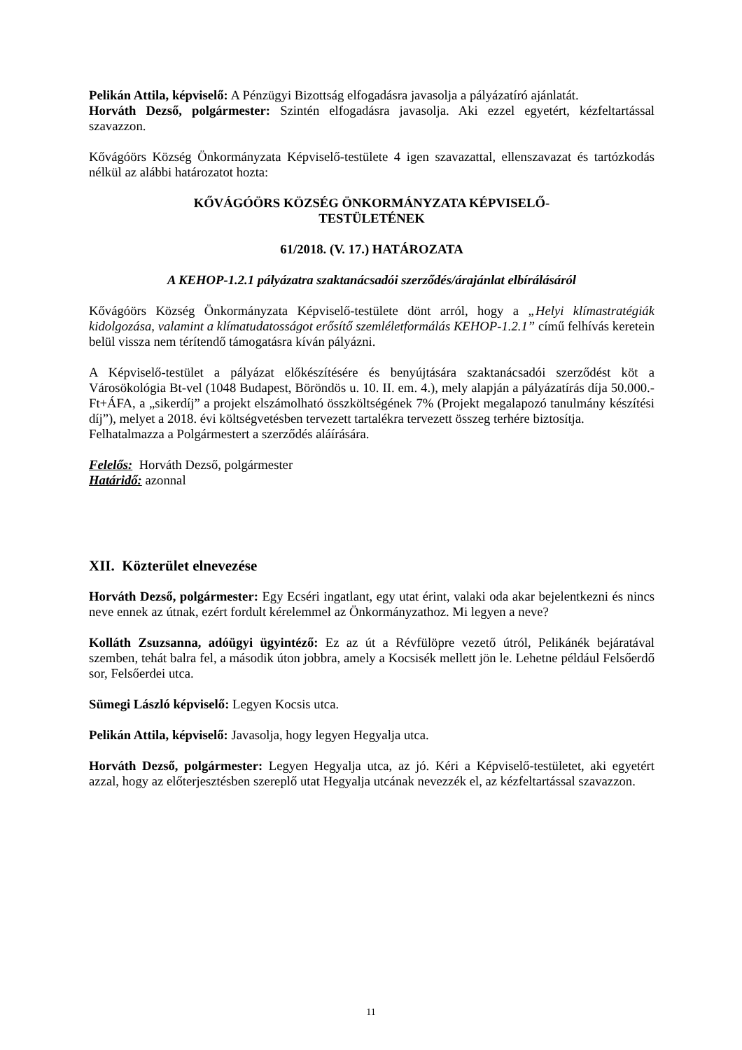Pelikán Attila, képviselő: A Pénzügyi Bizottság elfogadásra javasolja a pályázatíró ajánlatát.
Horváth Dezső, polgármester: Szintén elfogadásra javasolja. Aki ezzel egyetért, kézfeltartással szavazzon.
Kővágóörs Község Önkormányzata Képviselő-testülete 4 igen szavazattal, ellenszavazat és tartózkodás nélkül az alábbi határozatot hozta:
KŐVÁGÓÖRS KÖZSÉG ÖNKORMÁNYZATA KÉPVISELŐ-
TESTÜLETÉNEK
61/2018. (V. 17.) HATÁROZATA
A KEHOP-1.2.1 pályázatra szaktanácsadói szerződés/árajánlat elbírálásáról
Kővágóörs Község Önkormányzata Képviselő-testülete dönt arról, hogy a „Helyi klímastratégiák kidolgozása, valamint a klímatudatosságot erősítő szemléletformálás KEHOP-1.2.1” című felhívás keretein belül vissza nem térítendő támogatásra kíván pályázni.
A Képviselő-testület a pályázat előkészítésére és benyújtására szaktanácsadói szerződést köt a Városökológia Bt-vel (1048 Budapest, Böröndös u. 10. II. em. 4.), mely alapján a pályázatírás díja 50.000.- Ft+ÁFA, a „sikerdíj” a projekt elszámolható összköltségének 7% (Projekt megalapozó tanulmány készítési díj”), melyet a 2018. évi költségvetésben tervezett tartalékra tervezett összeg terhére biztosítja.
Felhatalmazza a Polgármestert a szerződés aláírására.
Felelős: Horváth Dezső, polgármester
Határidő: azonnal
XII. Közterület elnevezése
Horváth Dezső, polgármester: Egy Ecséri ingatlant, egy utat érint, valaki oda akar bejelentkezni és nincs neve ennek az útnak, ezért fordult kérelemmel az Önkormányzathoz. Mi legyen a neve?
Kolláth Zsuzsanna, adóügyi ügyintéző: Ez az út a Révfülöpre vezető útról, Pelikánék bejáratával szemben, tehát balra fel, a második úton jobbra, amely a Kocsisék mellett jön le. Lehetne például Felsőerdő sor, Felsőerdei utca.
Sümegi László képviselő: Legyen Kocsis utca.
Pelikán Attila, képviselő: Javasolja, hogy legyen Hegyalja utca.
Horváth Dezső, polgármester: Legyen Hegyalja utca, az jó. Kéri a Képviselő-testületet, aki egyetért azzal, hogy az előterjesztésben szereplő utat Hegyalja utcának nevezzék el, az kézfeltartással szavazzon.
11